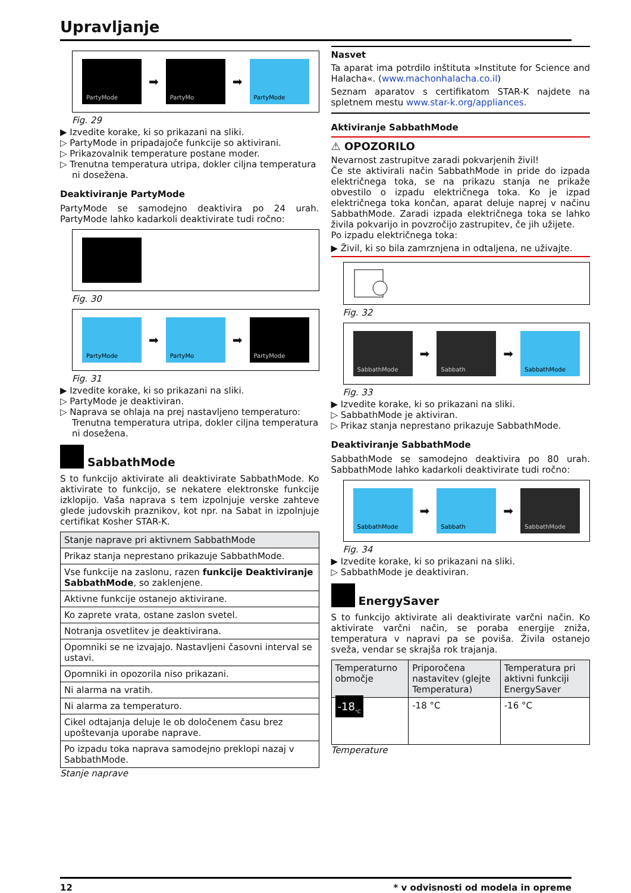Upravljanje
PartyMode
➡
PartyMo
➡
PartyMode
Fig. 29
▶ Izvedite korake, ki so prikazani na sliki.
▷ PartyMode in pripadajoče funkcije so aktivirani.
▷ Prikazovalnik temperature postane moder.
▷ Trenutna temperatura utripa, dokler ciljna temperatura ni dosežena.
Deaktiviranje PartyMode
PartyMode se samodejno deaktivira po 24 urah. PartyMode lahko kadarkoli deaktivirate tudi ročno:
Fig. 30
PartyMode
➡
PartyMo
➡
PartyMode
Fig. 31
▶ Izvedite korake, ki so prikazani na sliki.
▷ PartyMode je deaktiviran.
▷ Naprava se ohlaja na prej nastavljeno temperaturo: Trenutna temperatura utripa, dokler ciljna temperatura ni dosežena.
SabbathMode
S to funkcijo aktivirate ali deaktivirate SabbathMode. Ko aktivirate to funkcijo, se nekatere elektronske funkcije izklopijo. Vaša naprava s tem izpolnjuje verske zahteve glede judovskih praznikov, kot npr. na Sabat in izpolnjuje certifikat Kosher STAR-K.
| Stanje naprave pri aktivnem SabbathMode |
| --- |
| Prikaz stanja neprestano prikazuje SabbathMode. |
| Vse funkcije na zaslonu, razen funkcije Deaktiviranje SabbathMode , so zaklenjene. |
| Aktivne funkcije ostanejo aktivirane. |
| Ko zaprete vrata, ostane zaslon svetel. |
| Notranja osvetlitev je deaktivirana. |
| Opomniki se ne izvajajo. Nastavljeni časovni interval se ustavi. |
| Opomniki in opozorila niso prikazani. |
| Ni alarma na vratih. |
| Ni alarma za temperaturo. |
| Cikel odtajanja deluje le ob določenem času brez upoštevanja uporabe naprave. |
| Po izpadu toka naprava samodejno preklopi nazaj v SabbathMode. |
Stanje naprave
Nasvet
Ta aparat ima potrdilo inštituta »Institute for Science and Halacha«. (www.machonhalacha.co.il)
Seznam aparatov s certifikatom STAR-K najdete na spletnem mestu www.star-k.org/appliances.
Aktiviranje SabbathMode
⚠ OPOZORILO
Nevarnost zastrupitve zaradi pokvarjenih živil!
Če ste aktivirali način SabbathMode in pride do izpada električnega toka, se na prikazu stanja ne prikaže obvestilo o izpadu električnega toka. Ko je izpad električnega toka končan, aparat deluje naprej v načinu SabbathMode. Zaradi izpada električnega toka se lahko živila pokvarijo in povzročijo zastrupitev, če jih užijete.
Po izpadu električnega toka:
▶ Živil, ki so bila zamrznjena in odtaljena, ne uživajte.
Fig. 32
SabbathMode
➡
Sabbath
➡
SabbathMode
Fig. 33
▶ Izvedite korake, ki so prikazani na sliki.
▷ SabbathMode je aktiviran.
▷ Prikaz stanja neprestano prikazuje SabbathMode.
Deaktiviranje SabbathMode
SabbathMode se samodejno deaktivira po 80 urah. SabbathMode lahko kadarkoli deaktivirate tudi ročno:
SabbathMode
➡
Sabbath
➡
SabbathMode
Fig. 34
▶ Izvedite korake, ki so prikazani na sliki.
▷ SabbathMode je deaktiviran.
EnergySaver
S to funkcijo aktivirate ali deaktivirate varčni način. Ko aktivirate varčni način, se poraba energije zniža, temperatura v napravi pa se poviša. Živila ostanejo sveža, vendar se skrajša rok trajanja.
| Temperaturno območje | Priporočena nastavitev (glejte Temperatura) | Temperatura pri aktivni funkciji EnergySaver |
| --- | --- | --- |
| -18<sub>°C</sub> | -18 °C | -16 °C |
Temperature
12 * v odvisnosti od modela in opreme